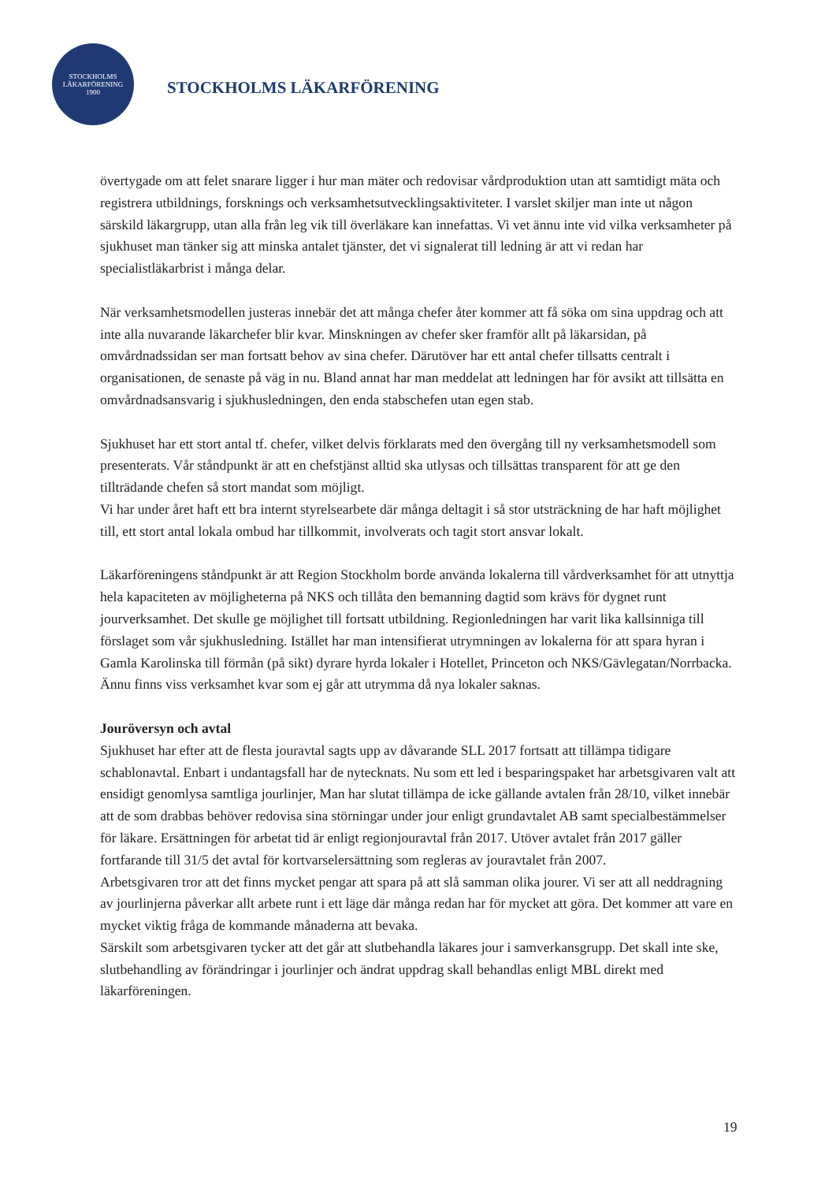STOCKHOLMS
LÄKARFÖRENING
1900
STOCKHOLMS LÄKARFÖRENING
övertygade om att felet snarare ligger i hur man mäter och redovisar vårdproduktion utan att samtidigt mäta och registrera utbildnings, forsknings och verksamhetsutvecklingsaktiviteter. I varslet skiljer man inte ut någon särskild läkargrupp, utan alla från leg vik till överläkare kan innefattas. Vi vet ännu inte vid vilka verksamheter på sjukhuset man tänker sig att minska antalet tjänster, det vi signalerat till ledning är att vi redan har specialistläkarbrist i många delar.
När verksamhetsmodellen justeras innebär det att många chefer åter kommer att få söka om sina uppdrag och att inte alla nuvarande läkarchefer blir kvar. Minskningen av chefer sker framför allt på läkarsidan, på omvårdnadssidan ser man fortsatt behov av sina chefer. Därutöver har ett antal chefer tillsatts centralt i organisationen, de senaste på väg in nu. Bland annat har man meddelat att ledningen har för avsikt att tillsätta en omvårdnadsansvarig i sjukhusledningen, den enda stabschefen utan egen stab.
Sjukhuset har ett stort antal tf. chefer, vilket delvis förklarats med den övergång till ny verksamhetsmodell som presenterats. Vår ståndpunkt är att en chefstjänst alltid ska utlysas och tillsättas transparent för att ge den tillträdande chefen så stort mandat som möjligt.
Vi har under året haft ett bra internt styrelsearbete där många deltagit i så stor utsträckning de har haft möjlighet till, ett stort antal lokala ombud har tillkommit, involverats och tagit stort ansvar lokalt.
Läkarföreningens ståndpunkt är att Region Stockholm borde använda lokalerna till vårdverksamhet för att utnyttja hela kapaciteten av möjligheterna på NKS och tillåta den bemanning dagtid som krävs för dygnet runt jourverksamhet. Det skulle ge möjlighet till fortsatt utbildning. Regionledningen har varit lika kallsinniga till förslaget som vår sjukhusledning. Istället har man intensifierat utrymningen av lokalerna för att spara hyran i Gamla Karolinska till förmån (på sikt) dyrare hyrda lokaler i Hotellet, Princeton och NKS/Gävlegatan/Norrbacka. Ännu finns viss verksamhet kvar som ej går att utrymma då nya lokaler saknas.
Jouröversyn och avtal
Sjukhuset har efter att de flesta jouravtal sagts upp av dåvarande SLL 2017 fortsatt att tillämpa tidigare schablonavtal. Enbart i undantagsfall har de nytecknats. Nu som ett led i besparingspaket har arbetsgivaren valt att ensidigt genomlysa samtliga jourlinjer, Man har slutat tillämpa de icke gällande avtalen från 28/10, vilket innebär att de som drabbas behöver redovisa sina störningar under jour enligt grundavtalet AB samt specialbestämmelser för läkare. Ersättningen för arbetat tid är enligt regionjouravtal från 2017. Utöver avtalet från 2017 gäller fortfarande till 31/5 det avtal för kortvarselersättning som regleras av jouravtalet från 2007.
Arbetsgivaren tror att det finns mycket pengar att spara på att slå samman olika jourer. Vi ser att all neddragning av jourlinjerna påverkar allt arbete runt i ett läge där många redan har för mycket att göra. Det kommer att vare en mycket viktig fråga de kommande månaderna att bevaka.
Särskilt som arbetsgivaren tycker att det går att slutbehandla läkares jour i samverkansgrupp. Det skall inte ske, slutbehandling av förändringar i jourlinjer och ändrat uppdrag skall behandlas enligt MBL direkt med läkarföreningen.
19